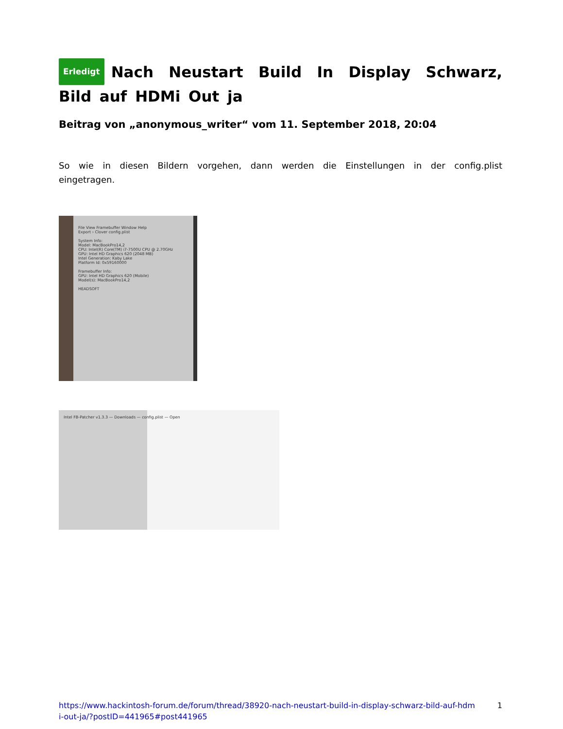Erledigt Nach Neustart Build In Display Schwarz, Bild auf HDMi Out ja
Beitrag von „anonymous_writer“ vom 11. September 2018, 20:04
So wie in diesen Bildern vorgehen, dann werden die Einstellungen in der config.plist eingetragen.
File View Framebuffer Window Help
Export › Clover config.plist
System Info:
Model: MacBookPro14,2
CPU: Intel(R) Core(TM) i7-7500U CPU @ 2.70GHz
GPU: Intel HD Graphics 620 (2048 MB)
Intel Generation: Kaby Lake
Platform Id: 0x59160000
Framebuffer Info:
GPU: Intel HD Graphics 620 (Mobile)
Model(s): MacBookPro14,2
HEADSOFT
Intel FB-Patcher v1.3.3 — Downloads — config.plist — Open
https://www.hackintosh-forum.de/forum/thread/38920-nach-neustart-build-in-display-schwarz-bild-auf-hdmi-out-ja/?postID=441965#post441965 1